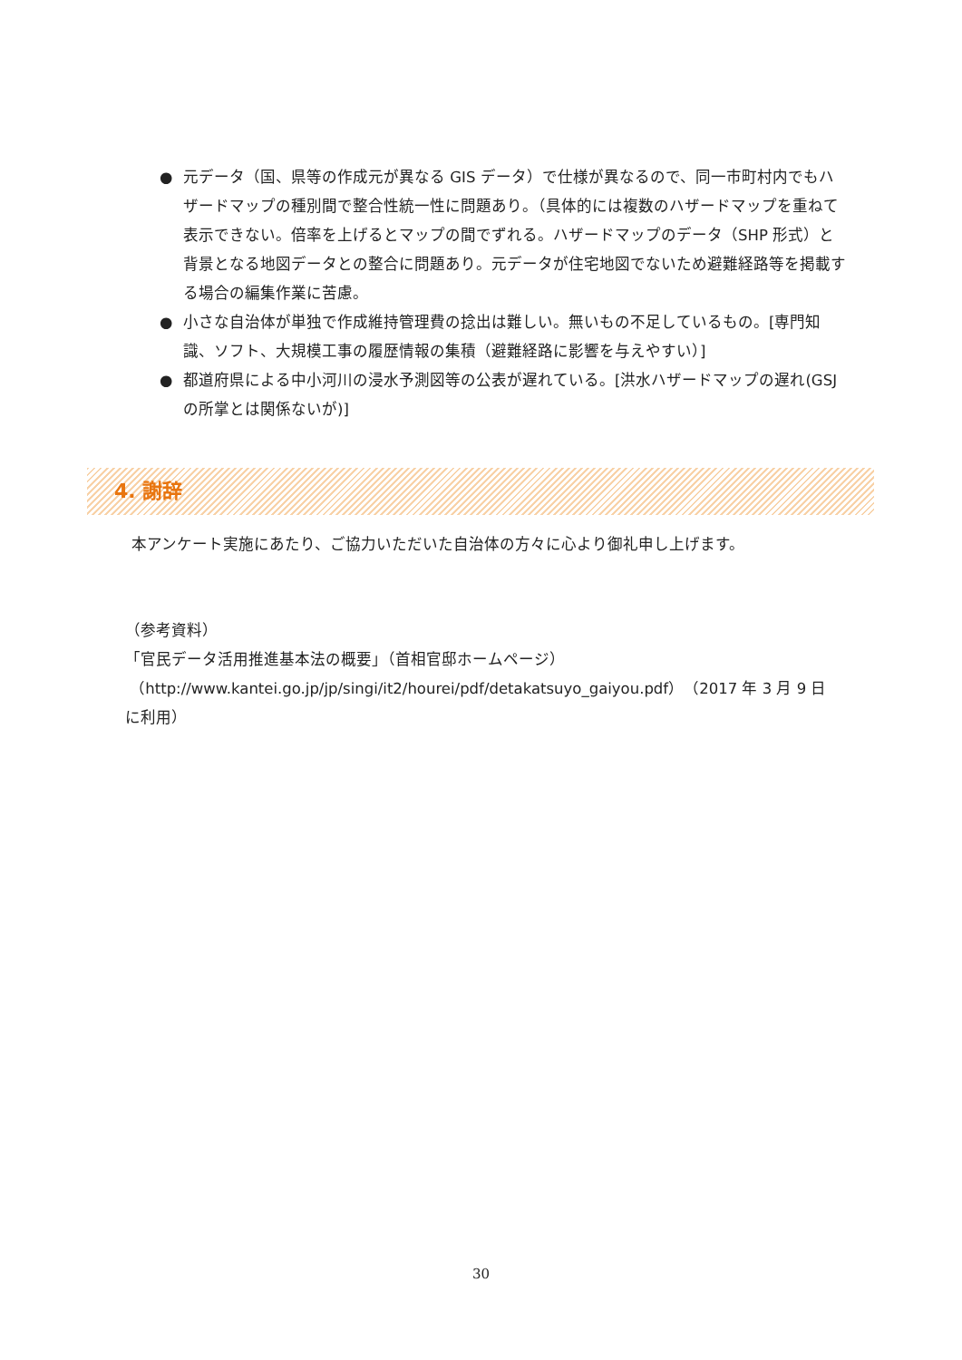● 元データ（国、県等の作成元が異なる GIS データ）で仕様が異なるので、同一市町村内でもハザードマップの種別間で整合性統一性に問題あり。（具体的には複数のハザードマップを重ねて表示できない。倍率を上げるとマップの間でずれる。ハザードマップのデータ（SHP 形式）と背景となる地図データとの整合に問題あり。元データが住宅地図でないため避難経路等を掲載する場合の編集作業に苦慮。
● 小さな自治体が単独で作成維持管理費の捻出は難しい。無いもの不足しているもの。[専門知識、ソフト、大規模工事の履歴情報の集積（避難経路に影響を与えやすい）]
● 都道府県による中小河川の浸水予測図等の公表が遅れている。[洪水ハザードマップの遅れ(GSJ の所掌とは関係ないが)]
4. 謝辞
本アンケート実施にあたり、ご協力いただいた自治体の方々に心より御礼申し上げます。
（参考資料）
「官民データ活用推進基本法の概要」（首相官邸ホームページ）
（http://www.kantei.go.jp/jp/singi/it2/hourei/pdf/detakatsuyo_gaiyou.pdf）（2017 年 3 月 9 日に利用）
30